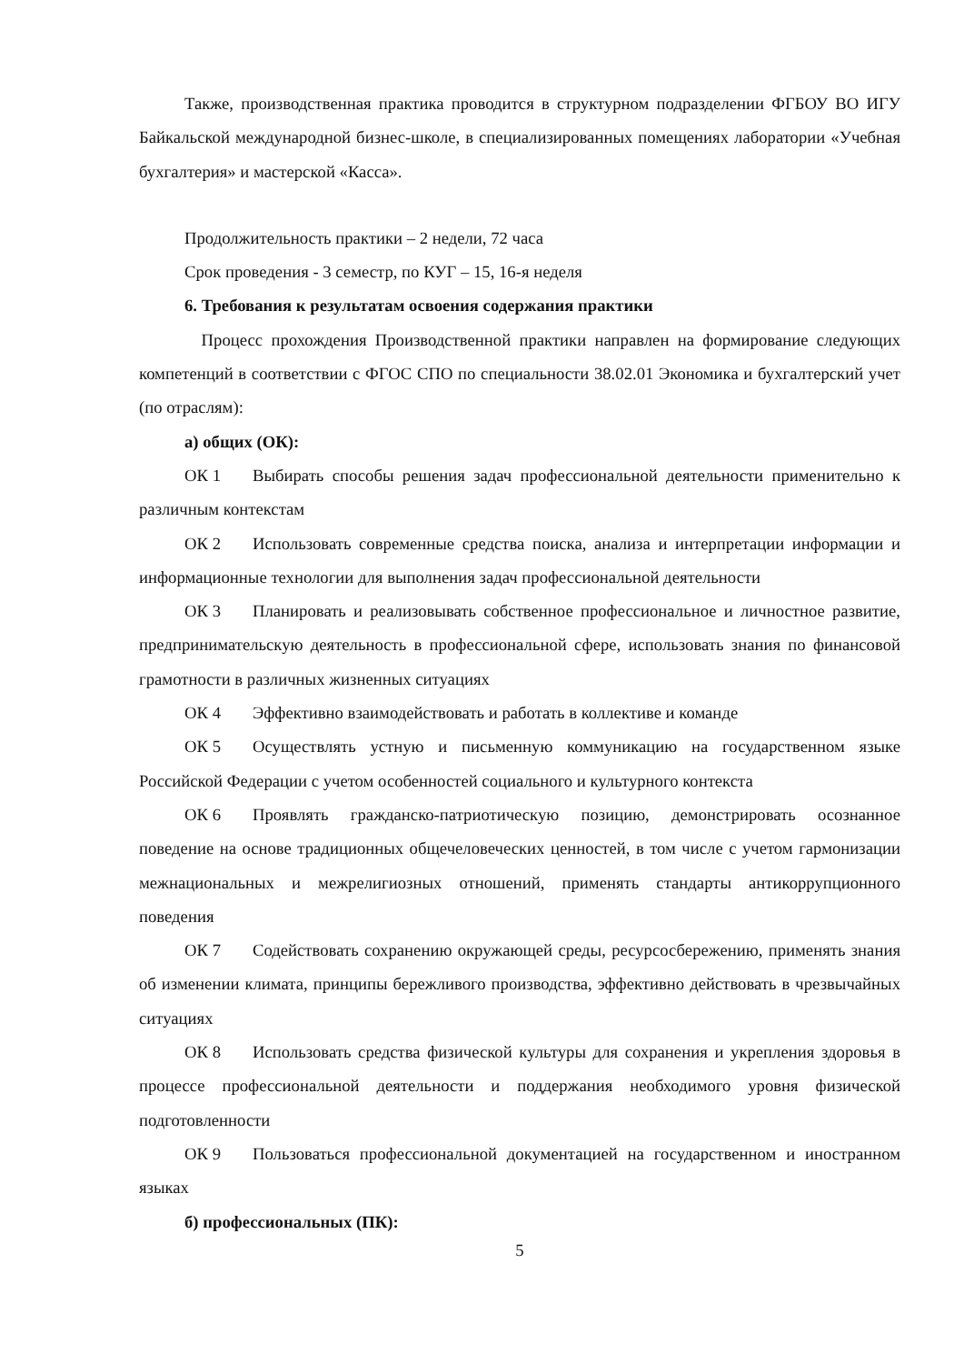Также, производственная практика проводится в структурном подразделении ФГБОУ ВО ИГУ Байкальской международной бизнес-школе, в специализированных помещениях лаборатории «Учебная бухгалтерия» и мастерской «Касса».
Продолжительность практики – 2 недели, 72 часа
Срок проведения - 3 семестр, по КУГ – 15, 16-я неделя
6. Требования к результатам освоения содержания практики
Процесс прохождения Производственной практики направлен на формирование следующих компетенций в соответствии с ФГОС СПО по специальности 38.02.01 Экономика и бухгалтерский учет (по отраслям):
а) общих (ОК):
ОК 1 Выбирать способы решения задач профессиональной деятельности применительно к различным контекстам
ОК 2 Использовать современные средства поиска, анализа и интерпретации информации и информационные технологии для выполнения задач профессиональной деятельности
ОК 3 Планировать и реализовывать собственное профессиональное и личностное развитие, предпринимательскую деятельность в профессиональной сфере, использовать знания по финансовой грамотности в различных жизненных ситуациях
ОК 4 Эффективно взаимодействовать и работать в коллективе и команде
ОК 5 Осуществлять устную и письменную коммуникацию на государственном языке Российской Федерации с учетом особенностей социального и культурного контекста
ОК 6 Проявлять гражданско-патриотическую позицию, демонстрировать осознанное поведение на основе традиционных общечеловеческих ценностей, в том числе с учетом гармонизации межнациональных и межрелигиозных отношений, применять стандарты антикоррупционного поведения
ОК 7 Содействовать сохранению окружающей среды, ресурсосбережению, применять знания об изменении климата, принципы бережливого производства, эффективно действовать в чрезвычайных ситуациях
ОК 8 Использовать средства физической культуры для сохранения и укрепления здоровья в процессе профессиональной деятельности и поддержания необходимого уровня физической подготовленности
ОК 9 Пользоваться профессиональной документацией на государственном и иностранном языках
б) профессиональных (ПК):
5